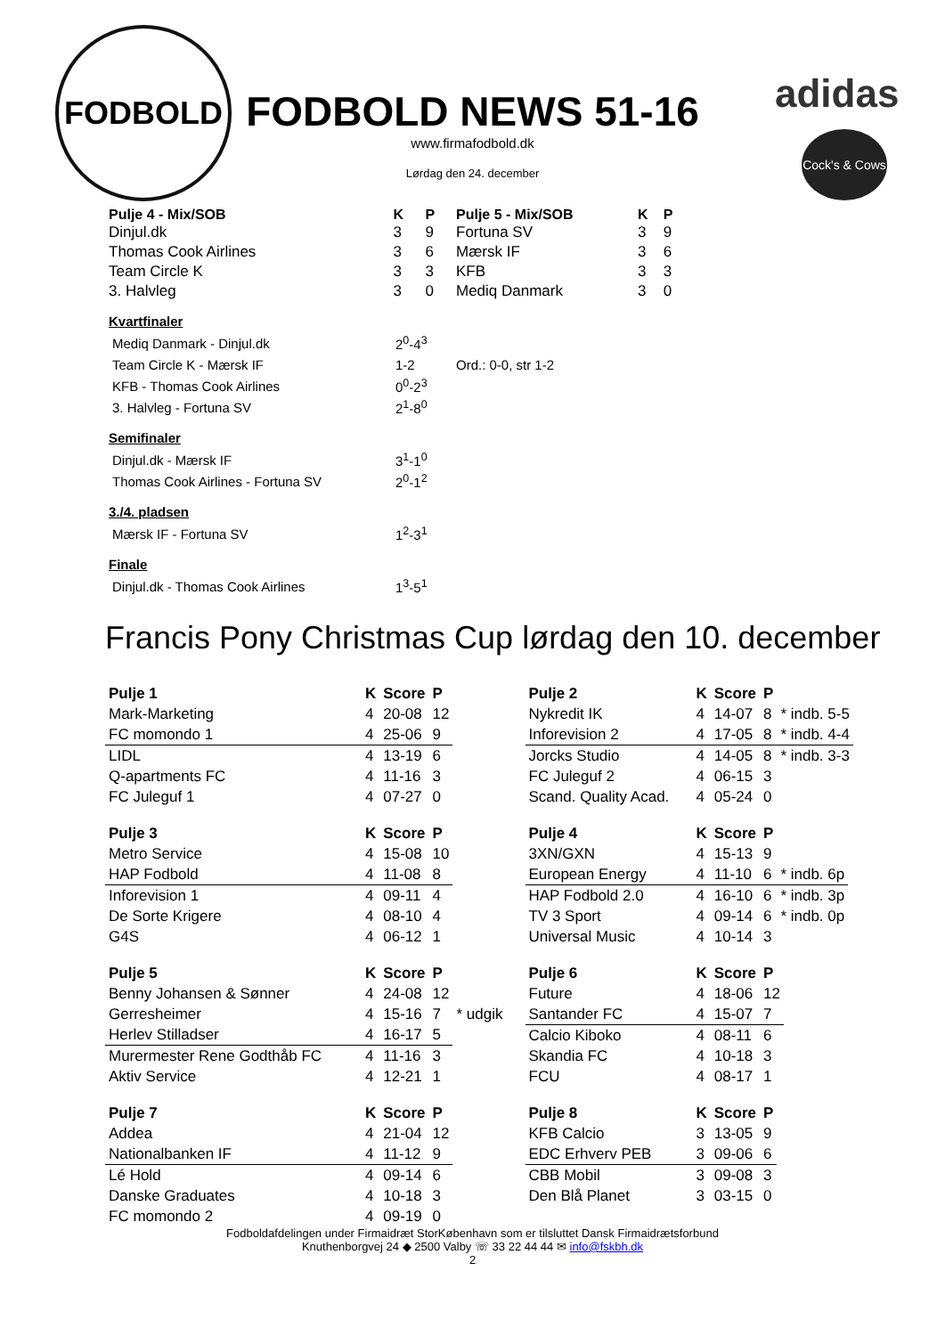FODBOLD
adidas
Cock's & Cows
FODBOLD NEWS 51-16
www.firmafodbold.dk
Lørdag den 24. december
| Pulje 4 - Mix/SOB | K | P |
| --- | --- | --- |
| Dinjul.dk | 3 | 9 |
| Thomas Cook Airlines | 3 | 6 |
| Team Circle K | 3 | 3 |
| 3. Halvleg | 3 | 0 |
| Pulje 5 - Mix/SOB | K | P |
| --- | --- | --- |
| Fortuna SV | 3 | 9 |
| Mærsk IF | 3 | 6 |
| KFB | 3 | 3 |
| Mediq Danmark | 3 | 0 |
Kvartfinaler
| Mediq Danmark - Dinjul.dk | 2<sup>0</sup>-4<sup>3</sup> | |
| Team Circle K - Mærsk IF | 1-2 | Ord.: 0-0, str 1-2 |
| KFB - Thomas Cook Airlines | 0<sup>0</sup>-2<sup>3</sup> | |
| 3. Halvleg - Fortuna SV | 2<sup>1</sup>-8<sup>0</sup> | |
Semifinaler
| Dinjul.dk - Mærsk IF | 3<sup>1</sup>-1<sup>0</sup> |
| Thomas Cook Airlines - Fortuna SV | 2<sup>0</sup>-1<sup>2</sup> |
3./4. pladsen
| Mærsk IF - Fortuna SV | 1<sup>2</sup>-3<sup>1</sup> |
Finale
| Dinjul.dk - Thomas Cook Airlines | 1<sup>3</sup>-5<sup>1</sup> |
Francis Pony Christmas Cup lørdag den 10. december
| Pulje 1 | K | Score | P |
| --- | --- | --- | --- |
| Mark-Marketing | 4 | 20-08 | 12 |
| FC momondo 1 | 4 | 25-06 | 9 |
| LIDL | 4 | 13-19 | 6 |
| Q-apartments FC | 4 | 11-16 | 3 |
| FC Juleguf 1 | 4 | 07-27 | 0 |
| Pulje 3 | K | Score | P |
| --- | --- | --- | --- |
| Metro Service | 4 | 15-08 | 10 |
| HAP Fodbold | 4 | 11-08 | 8 |
| Inforevision 1 | 4 | 09-11 | 4 |
| De Sorte Krigere | 4 | 08-10 | 4 |
| G4S | 4 | 06-12 | 1 |
| Pulje 5 | K | Score | P | |
| --- | --- | --- | --- | --- |
| Benny Johansen & Sønner | 4 | 24-08 | 12 | |
| Gerresheimer | 4 | 15-16 | 7 | * udgik |
| Herlev Stilladser | 4 | 16-17 | 5 | |
| Murermester Rene Godthåb FC | 4 | 11-16 | 3 | |
| Aktiv Service | 4 | 12-21 | 1 | |
| Pulje 7 | K | Score | P |
| --- | --- | --- | --- |
| Addea | 4 | 21-04 | 12 |
| Nationalbanken IF | 4 | 11-12 | 9 |
| Lé Hold | 4 | 09-14 | 6 |
| Danske Graduates | 4 | 10-18 | 3 |
| FC momondo 2 | 4 | 09-19 | 0 |
| Pulje 2 | K | Score | P | |
| --- | --- | --- | --- | --- |
| Nykredit IK | 4 | 14-07 | 8 | * indb. 5-5 |
| Inforevision 2 | 4 | 17-05 | 8 | * indb. 4-4 |
| Jorcks Studio | 4 | 14-05 | 8 | * indb. 3-3 |
| FC Juleguf 2 | 4 | 06-15 | 3 | |
| Scand. Quality Acad. | 4 | 05-24 | 0 | |
| Pulje 4 | K | Score | P | |
| --- | --- | --- | --- | --- |
| 3XN/GXN | 4 | 15-13 | 9 | |
| European Energy | 4 | 11-10 | 6 | * indb. 6p |
| HAP Fodbold 2.0 | 4 | 16-10 | 6 | * indb. 3p |
| TV 3 Sport | 4 | 09-14 | 6 | * indb. 0p |
| Universal Music | 4 | 10-14 | 3 | |
| Pulje 6 | K | Score | P |
| --- | --- | --- | --- |
| Future | 4 | 18-06 | 12 |
| Santander FC | 4 | 15-07 | 7 |
| Calcio Kiboko | 4 | 08-11 | 6 |
| Skandia FC | 4 | 10-18 | 3 |
| FCU | 4 | 08-17 | 1 |
| Pulje 8 | K | Score | P |
| --- | --- | --- | --- |
| KFB Calcio | 3 | 13-05 | 9 |
| EDC Erhverv PEB | 3 | 09-06 | 6 |
| CBB Mobil | 3 | 09-08 | 3 |
| Den Blå Planet | 3 | 03-15 | 0 |
Fodboldafdelingen under Firmaidræt StorKøbenhavn som er tilsluttet Dansk Firmaidrætsforbund
Knuthenborgvej 24 ◆ 2500 Valby ☏ 33 22 44 44 ✉ info@fskbh.dk
2